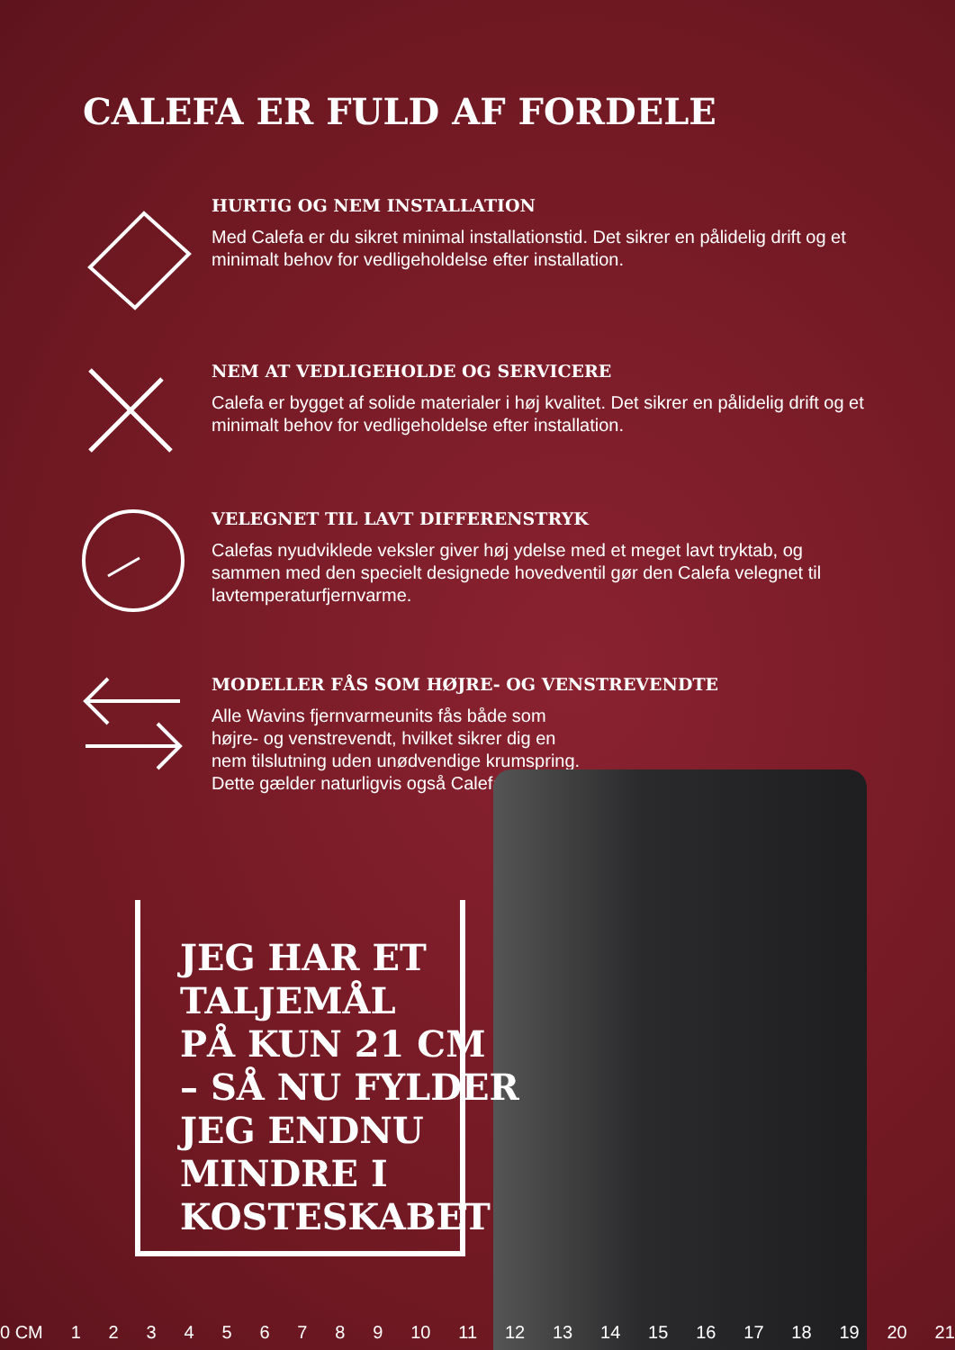CALEFA ER FULD AF FORDELE
HURTIG OG NEM INSTALLATION
Med Calefa er du sikret minimal installationstid. Det sikrer en pålidelig drift og et minimalt behov for vedligeholdelse efter installation.
NEM AT VEDLIGEHOLDE OG SERVICERE
Calefa er bygget af solide materialer i høj kvalitet. Det sikrer en pålidelig drift og et minimalt behov for vedligeholdelse efter installation.
VELEGNET TIL LAVT DIFFERENSTRYK
Calefas nyudviklede veksler giver høj ydelse med et meget lavt tryktab, og sammen med den specielt designede hovedventil gør den Calefa velegnet til lavtemperaturfjernvarme.
MODELLER FÅS SOM HØJRE- OG VENSTREVENDTE
Alle Wavins fjernvarmeunits fås både som højre- og venstrevendt, hvilket sikrer dig en nem tilslutning uden unødvendige krumspring. Dette gælder naturligvis også Calefa.
JEG HAR ET
TALJEMÅL
PÅ KUN 21 CM
– SÅ NU FYLDER
JEG ENDNU
MINDRE I
KOSTESKABET
0 CM 123456789 10 11 12 13 14 15 16 17 18 19 20 21